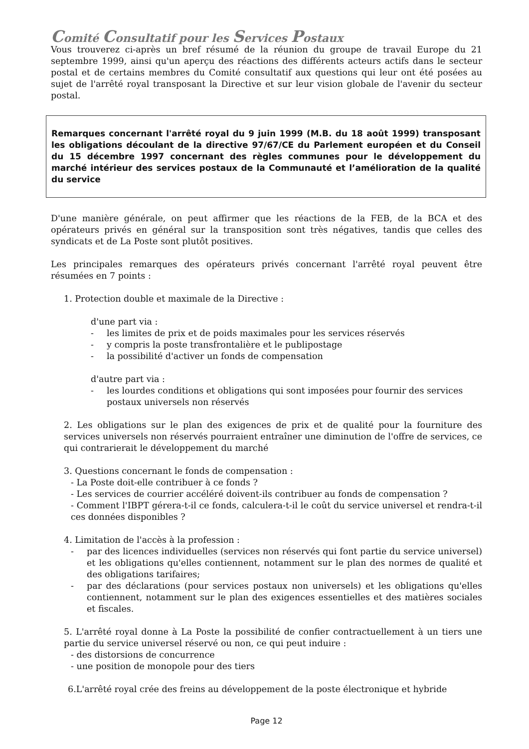Comité Consultatif pour les Services Postaux
Vous trouverez ci-après un bref résumé de la réunion du groupe de travail Europe du 21 septembre 1999, ainsi qu'un aperçu des réactions des différents acteurs actifs dans le secteur postal et de certains membres du Comité consultatif aux questions qui leur ont été posées au sujet de l'arrêté royal transposant la Directive et sur leur vision globale de l'avenir du secteur postal.
Remarques concernant l'arrêté royal du 9 juin 1999 (M.B. du 18 août 1999) transposant les obligations découlant de la directive 97/67/CE du Parlement européen et du Conseil du 15 décembre 1997 concernant des règles communes pour le développement du marché intérieur des services postaux de la Communauté et l’amélioration de la qualité du service
D'une manière générale, on peut affirmer que les réactions de la FEB, de la BCA et des opérateurs privés en général sur la transposition sont très négatives, tandis que celles des syndicats et de La Poste sont plutôt positives.
Les principales remarques des opérateurs privés concernant l'arrêté royal peuvent être résumées en 7 points :
1. Protection double et maximale de la Directive :
d'une part via :
- les limites de prix et de poids maximales pour les services réservés
- y compris la poste transfrontalière et le publipostage
- la possibilité d'activer un fonds de compensation
d'autre part via :
- les lourdes conditions et obligations qui sont imposées pour fournir des services postaux universels non réservés
2. Les obligations sur le plan des exigences de prix et de qualité pour la fourniture des services universels non réservés pourraient entraîner une diminution de l'offre de services, ce qui contrarierait le développement du marché
3. Questions concernant le fonds de compensation :
- La Poste doit-elle contribuer à ce fonds ?
- Les services de courrier accéléré doivent-ils contribuer au fonds de compensation ?
- Comment l'IBPT gérera-t-il ce fonds, calculera-t-il le coût du service universel et rendra-t-il ces données disponibles ?
4. Limitation de l'accès à la profession :
- par des licences individuelles (services non réservés qui font partie du service universel) et les obligations qu'elles contiennent, notamment sur le plan des normes de qualité et des obligations tarifaires;
- par des déclarations (pour services postaux non universels) et les obligations qu'elles contiennent, notamment sur le plan des exigences essentielles et des matières sociales et fiscales.
5. L'arrêté royal donne à La Poste la possibilité de confier contractuellement à un tiers une partie du service universel réservé ou non, ce qui peut induire :
- des distorsions de concurrence
- une position de monopole pour des tiers
6.L'arrêté royal crée des freins au développement de la poste électronique et hybride
Page 12